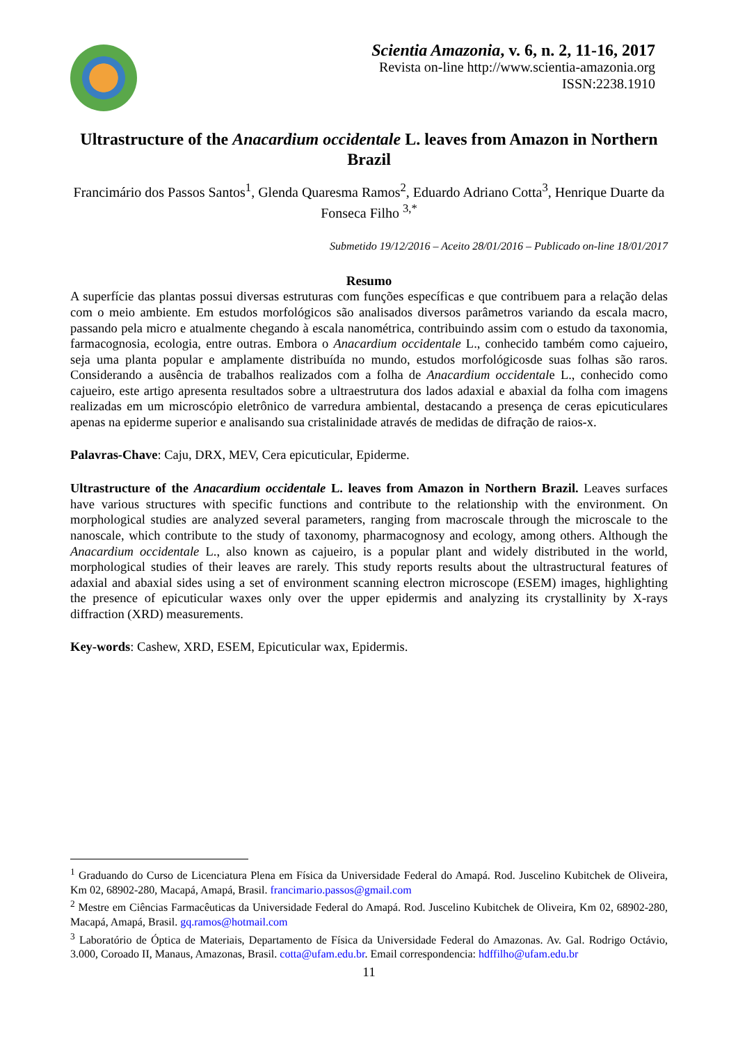Scientia Amazonia, v. 6, n. 2, 11-16, 2017
Revista on-line http://www.scientia-amazonia.org
ISSN:2238.1910
Ultrastructure of the Anacardium occidentale L. leaves from Amazon in Northern Brazil
Francimário dos Passos Santos<sup>1</sup>, Glenda Quaresma Ramos<sup>2</sup>, Eduardo Adriano Cotta<sup>3</sup>, Henrique Duarte da Fonseca Filho <sup>3,*</sup>
Submetido 19/12/2016 – Aceito 28/01/2016 – Publicado on-line 18/01/2017
Resumo
A superfície das plantas possui diversas estruturas com funções específicas e que contribuem para a relação delas com o meio ambiente. Em estudos morfológicos são analisados diversos parâmetros variando da escala macro, passando pela micro e atualmente chegando à escala nanométrica, contribuindo assim com o estudo da taxonomia, farmacognosia, ecologia, entre outras. Embora o Anacardium occidentale L., conhecido também como cajueiro, seja uma planta popular e amplamente distribuída no mundo, estudos morfológicosde suas folhas são raros. Considerando a ausência de trabalhos realizados com a folha de Anacardium occidentale L., conhecido como cajueiro, este artigo apresenta resultados sobre a ultraestrutura dos lados adaxial e abaxial da folha com imagens realizadas em um microscópio eletrônico de varredura ambiental, destacando a presença de ceras epicuticulares apenas na epiderme superior e analisando sua cristalinidade através de medidas de difração de raios-x.
Palavras-Chave: Caju, DRX, MEV, Cera epicuticular, Epiderme.
Ultrastructure of the Anacardium occidentale L. leaves from Amazon in Northern Brazil. Leaves surfaces have various structures with specific functions and contribute to the relationship with the environment. On morphological studies are analyzed several parameters, ranging from macroscale through the microscale to the nanoscale, which contribute to the study of taxonomy, pharmacognosy and ecology, among others. Although the Anacardium occidentale L., also known as cajueiro, is a popular plant and widely distributed in the world, morphological studies of their leaves are rarely. This study reports results about the ultrastructural features of adaxial and abaxial sides using a set of environment scanning electron microscope (ESEM) images, highlighting the presence of epicuticular waxes only over the upper epidermis and analyzing its crystallinity by X-rays diffraction (XRD) measurements.
Key-words: Cashew, XRD, ESEM, Epicuticular wax, Epidermis.
<sup>1</sup> Graduando do Curso de Licenciatura Plena em Física da Universidade Federal do Amapá. Rod. Juscelino Kubitchek de Oliveira, Km 02, 68902-280, Macapá, Amapá, Brasil. francimario.passos@gmail.com
<sup>2</sup> Mestre em Ciências Farmacêuticas da Universidade Federal do Amapá. Rod. Juscelino Kubitchek de Oliveira, Km 02, 68902-280, Macapá, Amapá, Brasil. gq.ramos@hotmail.com
<sup>3</sup> Laboratório de Óptica de Materiais, Departamento de Física da Universidade Federal do Amazonas. Av. Gal. Rodrigo Octávio, 3.000, Coroado II, Manaus, Amazonas, Brasil. cotta@ufam.edu.br. Email correspondencia: hdffilho@ufam.edu.br
11